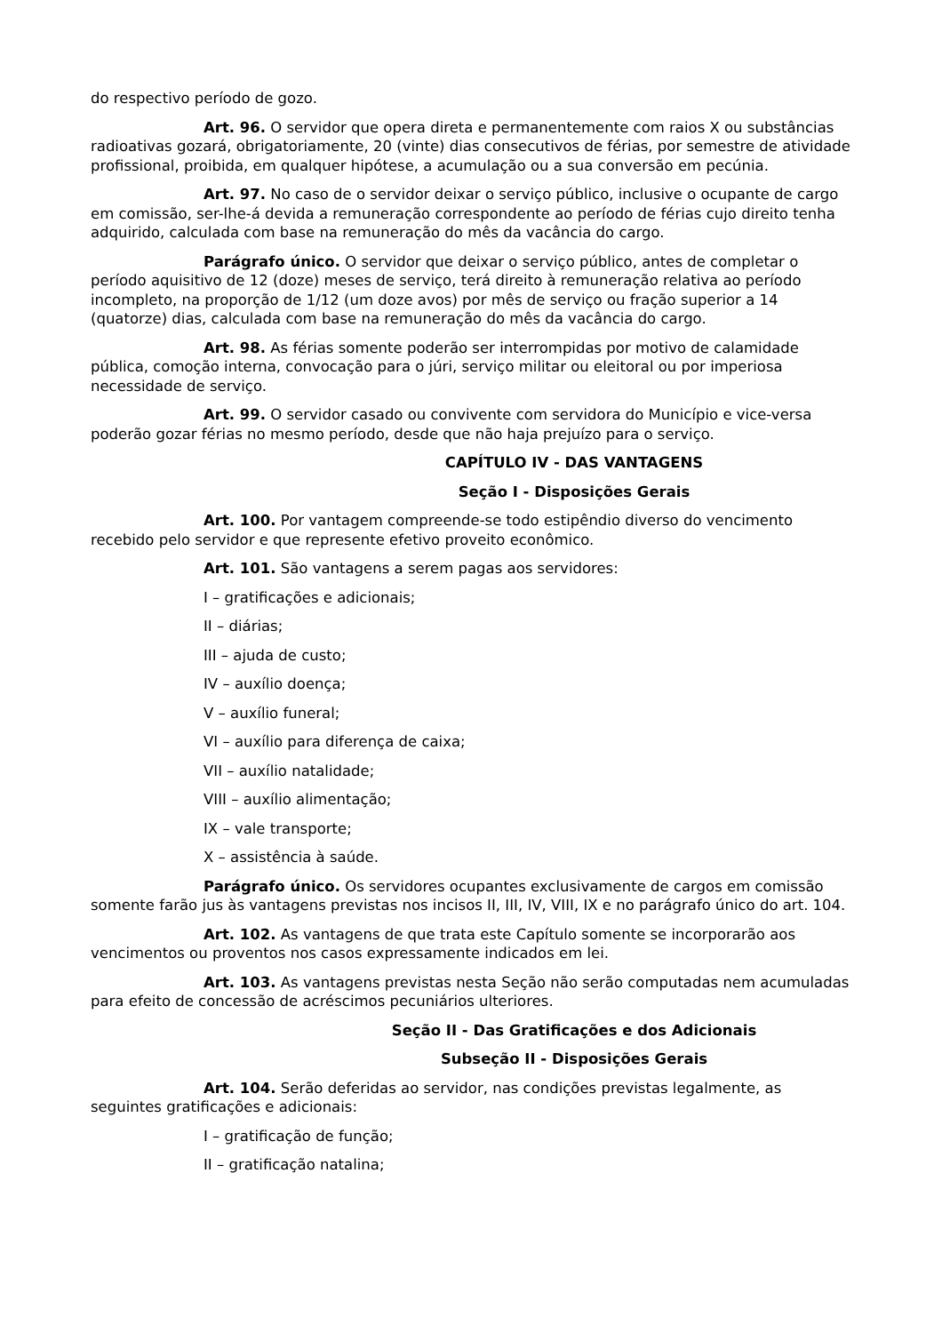do respectivo período de gozo.
Art. 96. O servidor que opera direta e permanentemente com raios X ou substâncias radioativas gozará, obrigatoriamente, 20 (vinte) dias consecutivos de férias, por semestre de atividade profissional, proibida, em qualquer hipótese, a acumulação ou a sua conversão em pecúnia.
Art. 97. No caso de o servidor deixar o serviço público, inclusive o ocupante de cargo em comissão, ser-lhe-á devida a remuneração correspondente ao período de férias cujo direito tenha adquirido, calculada com base na remuneração do mês da vacância do cargo.
Parágrafo único. O servidor que deixar o serviço público, antes de completar o período aquisitivo de 12 (doze) meses de serviço, terá direito à remuneração relativa ao período incompleto, na proporção de 1/12 (um doze avos) por mês de serviço ou fração superior a 14 (quatorze) dias, calculada com base na remuneração do mês da vacância do cargo.
Art. 98. As férias somente poderão ser interrompidas por motivo de calamidade pública, comoção interna, convocação para o júri, serviço militar ou eleitoral ou por imperiosa necessidade de serviço.
Art. 99. O servidor casado ou convivente com servidora do Município e vice-versa poderão gozar férias no mesmo período, desde que não haja prejuízo para o serviço.
CAPÍTULO IV - DAS VANTAGENS
Seção I - Disposições Gerais
Art. 100. Por vantagem compreende-se todo estipêndio diverso do vencimento recebido pelo servidor e que represente efetivo proveito econômico.
Art. 101. São vantagens a serem pagas aos servidores:
I – gratificações e adicionais;
II – diárias;
III – ajuda de custo;
IV – auxílio doença;
V – auxílio funeral;
VI – auxílio para diferença de caixa;
VII – auxílio natalidade;
VIII – auxílio alimentação;
IX – vale transporte;
X – assistência à saúde.
Parágrafo único. Os servidores ocupantes exclusivamente de cargos em comissão somente farão jus às vantagens previstas nos incisos II, III, IV, VIII, IX e no parágrafo único do art. 104.
Art. 102. As vantagens de que trata este Capítulo somente se incorporarão aos vencimentos ou proventos nos casos expressamente indicados em lei.
Art. 103. As vantagens previstas nesta Seção não serão computadas nem acumuladas para efeito de concessão de acréscimos pecuniários ulteriores.
Seção II - Das Gratificações e dos Adicionais
Subseção II - Disposições Gerais
Art. 104. Serão deferidas ao servidor, nas condições previstas legalmente, as seguintes gratificações e adicionais:
I – gratificação de função;
II – gratificação natalina;